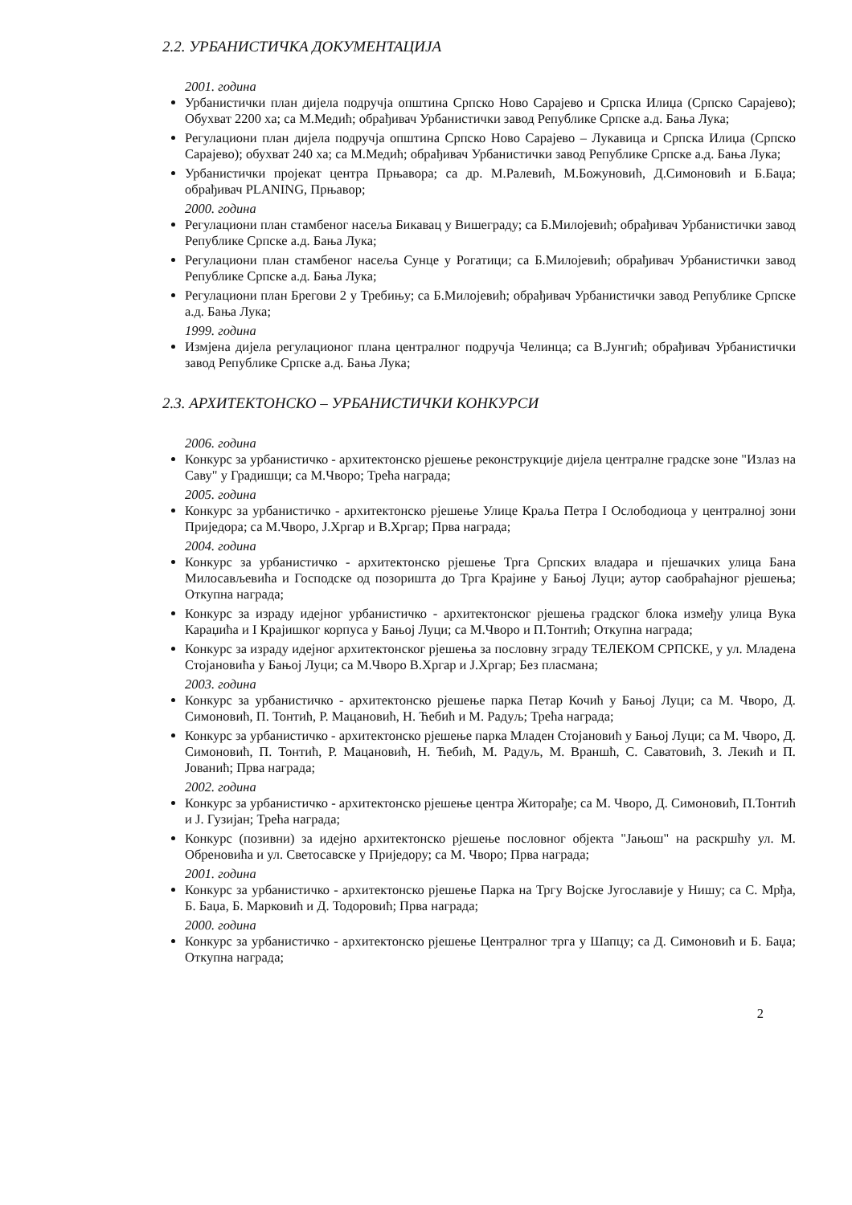2.2. УРБАНИСТИЧКА ДОКУМЕНТАЦИЈА
2001. година
Урбанистички план дијела подручја општина Српско Ново Сарајево и Српска Илиџа (Српско Сарајево); Обухват 2200 ха; са М.Медић; обрађивач Урбанистички завод Републике Српске а.д. Бања Лука;
Регулациони план дијела подручја општина Српско Ново Сарајево – Лукавица и Српска Илиџа (Српско Сарајево); обухват 240 ха; са М.Медић; обрађивач Урбанистички завод Републике Српске а.д. Бања Лука;
Урбанистички пројекат центра Прњавора; са др. М.Ралевић, М.Божуновић, Д.Симоновић и Б.Баџа; обрађивач PLANING, Прњавор;
2000. година
Регулациони план стамбеног насеља Бикавац у Вишеграду; са Б.Милојевић; обрађивач Урбанистички завод Републике Српске а.д. Бања Лука;
Регулациони план стамбеног насеља Сунце у Рогатици; са Б.Милојевић; обрађивач Урбанистички завод Републике Српске а.д. Бања Лука;
Регулациони план Брегови 2 у Требињу; са Б.Милојевић; обрађивач Урбанистички завод Републике Српске а.д. Бања Лука;
1999. година
Измјена дијела регулационог плана централног подручја Челинца; са В.Јунгић; обрађивач Урбанистички завод Републике Српске а.д. Бања Лука;
2.3. АРХИТЕКТОНСКО – УРБАНИСТИЧКИ КОНКУРСИ
2006. година
Конкурс за урбанистичко - архитектонско рјешење реконструкције дијела централне градске зоне "Излаз на Саву" у Градишци; са М.Чворо; Трећа награда;
2005. година
Конкурс за урбанистичко - архитектонско рјешење Улице Краља Петра I Ослободиоца у централној зони Приједора; са М.Чворо, Ј.Хргар и В.Хргар; Прва награда;
2004. година
Конкурс за урбанистичко - архитектонско рјешење Трга Српских владара и пјешачких улица Бана Милосављевића и Господске од позоришта до Трга Крајине у Бањој Луци; аутор саобраћајног рјешења; Откупна награда;
Конкурс за израду идејног урбанистичко - архитектонског рјешења градског блока између улица Вука Караџића и I Крајишког корпуса у Бањој Луци; са М.Чворо и П.Тонтић; Откупна награда;
Конкурс за израду идејног архитектонског рјешења за пословну зграду ТЕЛЕКОМ СРПСКЕ, у ул. Младена Стојановића у Бањој Луци; са М.Чворо В.Хргар и Ј.Хргар; Без пласмана;
2003. година
Конкурс за урбанистичко - архитектонско рјешење парка Петар Кочић у Бањој Луци; са М. Чворо, Д. Симоновић, П. Тонтић, Р. Мацановић, Н. Ћебић и М. Радуљ; Трећа награда;
Конкурс за урбанистичко - архитектонско рјешење парка Младен Стојановић у Бањој Луци; са М. Чворо, Д. Симоновић, П. Тонтић, Р. Мацановић, Н. Ћебић, М. Радуљ, М. Враншћ, С. Саватовић, З. Лекић и П. Јованић; Прва награда;
2002. година
Конкурс за урбанистичко - архитектонско рјешење центра Житорађе; са М. Чворо, Д. Симоновић, П.Тонтић и Ј. Гузијан; Трећа награда;
Конкурс (позивни) за идејно архитектонско рјешење пословног објекта "Јањош" на раскршћу ул. М. Обреновића и ул. Светосавске у Приједору; са М. Чворо; Прва награда;
2001. година
Конкурс за урбанистичко - архитектонско рјешење Парка на Тргу Војске Југославије у Нишу; са С. Мрђа, Б. Баџа, Б. Марковић и Д. Тодоровић; Прва награда;
2000. година
Конкурс за урбанистичко - архитектонско рјешење Централног трга у Шапцу; са Д. Симоновић и Б. Баџа; Откупна награда;
2